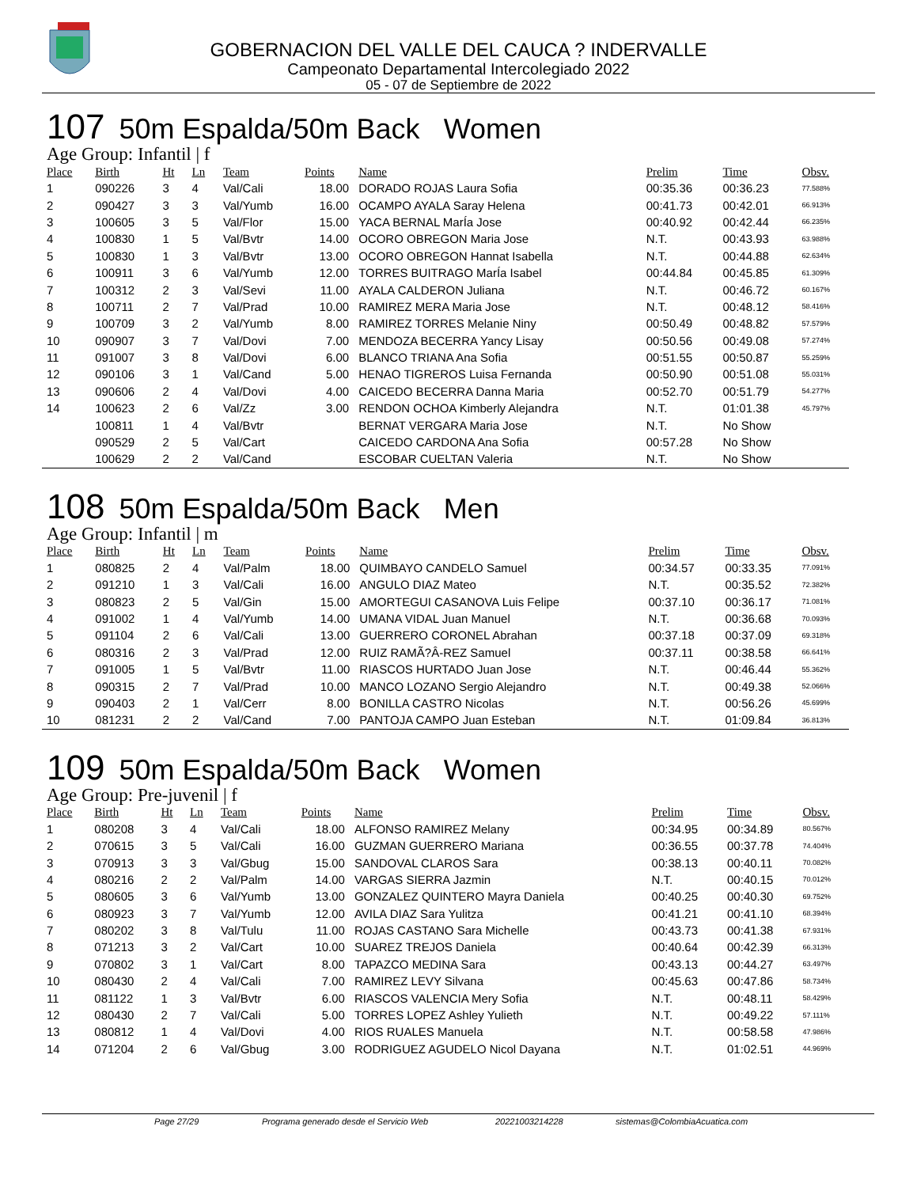GOBERNACION DEL VALLE DEL CAUCA ? INDERVALLE
Campeonato Departamental Intercolegiado 2022
05 - 07 de Septiembre de 2022
107 50m Espalda/50m Back Women
Age Group: Infantil | f
| Place | Birth | Ht | Ln | Team | Points | Name | Prelim | Time | Obsv. |
| --- | --- | --- | --- | --- | --- | --- | --- | --- | --- |
| 1 | 090226 | 3 | 4 | Val/Cali | 18.00 | DORADO ROJAS Laura Sofia | 00:35.36 | 00:36.23 | 77.588% |
| 2 | 090427 | 3 | 3 | Val/Yumb | 16.00 | OCAMPO AYALA Saray Helena | 00:41.73 | 00:42.01 | 66.913% |
| 3 | 100605 | 3 | 5 | Val/Flor | 15.00 | YACA BERNAL MarÍa Jose | 00:40.92 | 00:42.44 | 66.235% |
| 4 | 100830 | 1 | 5 | Val/Bvtr | 14.00 | OCORO OBREGON Maria Jose | N.T. | 00:43.93 | 63.988% |
| 5 | 100830 | 1 | 3 | Val/Bvtr | 13.00 | OCORO OBREGON Hannat Isabella | N.T. | 00:44.88 | 62.634% |
| 6 | 100911 | 3 | 6 | Val/Yumb | 12.00 | TORRES BUITRAGO MarÍa Isabel | 00:44.84 | 00:45.85 | 61.309% |
| 7 | 100312 | 2 | 3 | Val/Sevi | 11.00 | AYALA CALDERON Juliana | N.T. | 00:46.72 | 60.167% |
| 8 | 100711 | 2 | 7 | Val/Prad | 10.00 | RAMIREZ MERA Maria Jose | N.T. | 00:48.12 | 58.416% |
| 9 | 100709 | 3 | 2 | Val/Yumb | 8.00 | RAMIREZ TORRES Melanie Niny | 00:50.49 | 00:48.82 | 57.579% |
| 10 | 090907 | 3 | 7 | Val/Dovi | 7.00 | MENDOZA BECERRA Yancy Lisay | 00:50.56 | 00:49.08 | 57.274% |
| 11 | 091007 | 3 | 8 | Val/Dovi | 6.00 | BLANCO TRIANA Ana Sofia | 00:51.55 | 00:50.87 | 55.259% |
| 12 | 090106 | 3 | 1 | Val/Cand | 5.00 | HENAO TIGREROS Luisa Fernanda | 00:50.90 | 00:51.08 | 55.031% |
| 13 | 090606 | 2 | 4 | Val/Dovi | 4.00 | CAICEDO BECERRA Danna Maria | 00:52.70 | 00:51.79 | 54.277% |
| 14 | 100623 | 2 | 6 | Val/Zz | 3.00 | RENDON OCHOA Kimberly Alejandra | N.T. | 01:01.38 | 45.797% |
| | 100811 | 1 | 4 | Val/Bvtr | | BERNAT VERGARA Maria Jose | N.T. | No Show | |
| | 090529 | 2 | 5 | Val/Cart | | CAICEDO CARDONA Ana Sofia | 00:57.28 | No Show | |
| | 100629 | 2 | 2 | Val/Cand | | ESCOBAR CUELTAN Valeria | N.T. | No Show | |
108 50m Espalda/50m Back Men
Age Group: Infantil | m
| Place | Birth | Ht | Ln | Team | Points | Name | Prelim | Time | Obsv. |
| --- | --- | --- | --- | --- | --- | --- | --- | --- | --- |
| 1 | 080825 | 2 | 4 | Val/Palm | 18.00 | QUIMBAYO CANDELO Samuel | 00:34.57 | 00:33.35 | 77.091% |
| 2 | 091210 | 1 | 3 | Val/Cali | 16.00 | ANGULO DIAZ Mateo | N.T. | 00:35.52 | 72.382% |
| 3 | 080823 | 2 | 5 | Val/Gin | 15.00 | AMORTEGUI CASANOVA Luis Felipe | 00:37.10 | 00:36.17 | 71.081% |
| 4 | 091002 | 1 | 4 | Val/Yumb | 14.00 | UMANA VIDAL Juan Manuel | N.T. | 00:36.68 | 70.093% |
| 5 | 091104 | 2 | 6 | Val/Cali | 13.00 | GUERRERO CORONEL Abrahan | 00:37.18 | 00:37.09 | 69.318% |
| 6 | 080316 | 2 | 3 | Val/Prad | 12.00 | RUIZ RAMÃ?Â-REZ Samuel | 00:37.11 | 00:38.58 | 66.641% |
| 7 | 091005 | 1 | 5 | Val/Bvtr | 11.00 | RIASCOS HURTADO Juan Jose | N.T. | 00:46.44 | 55.362% |
| 8 | 090315 | 2 | 7 | Val/Prad | 10.00 | MANCO LOZANO Sergio Alejandro | N.T. | 00:49.38 | 52.066% |
| 9 | 090403 | 2 | 1 | Val/Cerr | 8.00 | BONILLA CASTRO Nicolas | N.T. | 00:56.26 | 45.699% |
| 10 | 081231 | 2 | 2 | Val/Cand | 7.00 | PANTOJA CAMPO Juan Esteban | N.T. | 01:09.84 | 36.813% |
109 50m Espalda/50m Back Women
Age Group: Pre-juvenil | f
| Place | Birth | Ht | Ln | Team | Points | Name | Prelim | Time | Obsv. |
| --- | --- | --- | --- | --- | --- | --- | --- | --- | --- |
| 1 | 080208 | 3 | 4 | Val/Cali | 18.00 | ALFONSO RAMIREZ Melany | 00:34.95 | 00:34.89 | 80.567% |
| 2 | 070615 | 3 | 5 | Val/Cali | 16.00 | GUZMAN GUERRERO Mariana | 00:36.55 | 00:37.78 | 74.404% |
| 3 | 070913 | 3 | 3 | Val/Gbug | 15.00 | SANDOVAL CLAROS Sara | 00:38.13 | 00:40.11 | 70.082% |
| 4 | 080216 | 2 | 2 | Val/Palm | 14.00 | VARGAS SIERRA Jazmin | N.T. | 00:40.15 | 70.012% |
| 5 | 080605 | 3 | 6 | Val/Yumb | 13.00 | GONZALEZ QUINTERO Mayra Daniela | 00:40.25 | 00:40.30 | 69.752% |
| 6 | 080923 | 3 | 7 | Val/Yumb | 12.00 | AVILA DIAZ Sara Yulitza | 00:41.21 | 00:41.10 | 68.394% |
| 7 | 080202 | 3 | 8 | Val/Tulu | 11.00 | ROJAS CASTANO Sara Michelle | 00:43.73 | 00:41.38 | 67.931% |
| 8 | 071213 | 3 | 2 | Val/Cart | 10.00 | SUAREZ TREJOS Daniela | 00:40.64 | 00:42.39 | 66.313% |
| 9 | 070802 | 3 | 1 | Val/Cart | 8.00 | TAPAZCO MEDINA Sara | 00:43.13 | 00:44.27 | 63.497% |
| 10 | 080430 | 2 | 4 | Val/Cali | 7.00 | RAMIREZ LEVY Silvana | 00:45.63 | 00:47.86 | 58.734% |
| 11 | 081122 | 1 | 3 | Val/Bvtr | 6.00 | RIASCOS VALENCIA Mery Sofia | N.T. | 00:48.11 | 58.429% |
| 12 | 080430 | 2 | 7 | Val/Cali | 5.00 | TORRES LOPEZ Ashley Yulieth | N.T. | 00:49.22 | 57.111% |
| 13 | 080812 | 1 | 4 | Val/Dovi | 4.00 | RIOS RUALES Manuela | N.T. | 00:58.58 | 47.986% |
| 14 | 071204 | 2 | 6 | Val/Gbug | 3.00 | RODRIGUEZ AGUDELO Nicol Dayana | N.T. | 01:02.51 | 44.969% |
Page 27/29 Programa generado desde el Servicio Web 20221003214228 sistemas@ColombiaAcuatica.com